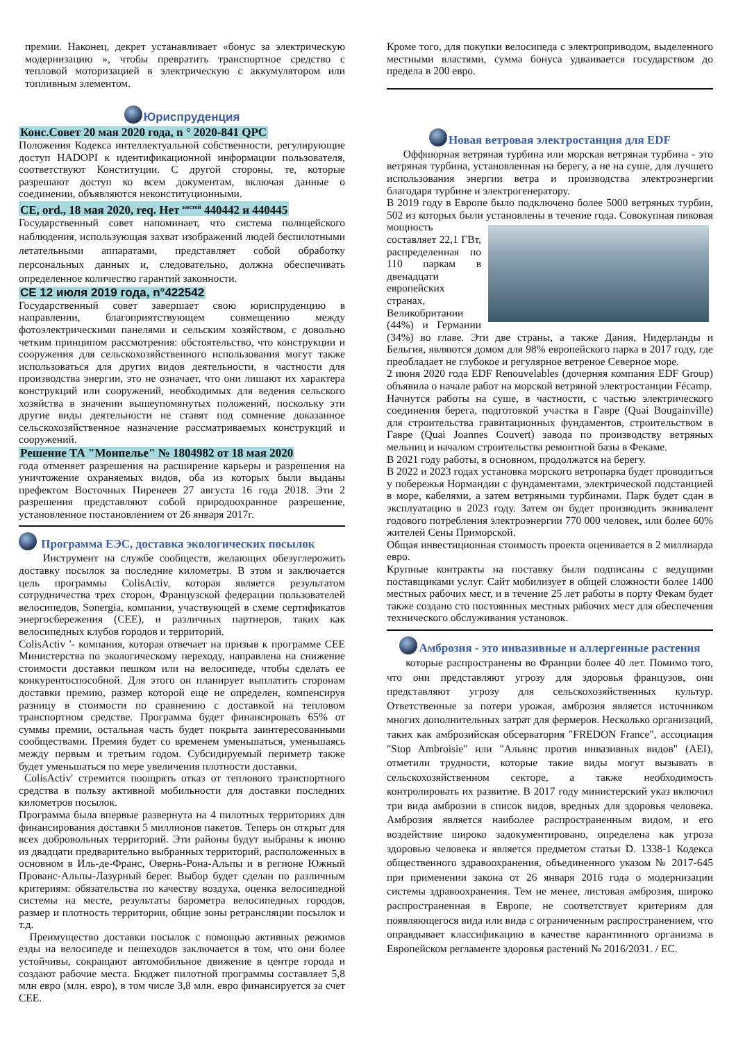премии. Наконец, декрет устанавливает «бонус за электрическую модернизацию », чтобы превратить транспортное средство с тепловой моторизацией в электрическую с аккумулятором или топливным элементом.
Юриспруденция
Конс.Совет 20 мая 2020 года, n ° 2020-841 QPC
Положения Кодекса интеллектуальной собственности, регулирующие доступ HADOPI к идентификационной информации пользователя, соответствуют Конституции. С другой стороны, те, которые разрешают доступ ко всем документам, включая данные о соединении, объявляются неконституционными.
CE, ord., 18 мая 2020, req. Нет <sup>костей</sup> 440442 и 440445
Государственный совет напоминает, что система полицейского наблюдения, использующая захват изображений людей беспилотными летательными аппаратами, представляет собой обработку персональных данных и, следовательно, должна обеспечивать определенное количество гарантий законности.
CE 12 июля 2019 года, n°422542
Государственный совет завершает свою юриспруденцию в направлении, благоприятствующем совмещению между фотоэлектрическими панелями и сельским хозяйством, с довольно четким принципом рассмотрения: обстоятельство, что конструкции и сооружения для сельскохозяйственного использования могут также использоваться для других видов деятельности, в частности для производства энергии, это не означает, что они лишают их характера конструкций или сооружений, необходимых для ведения сельского хозяйства в значении вышеупомянутых положений, поскольку эти другие виды деятельности не ставят под сомнение доказанное сельскохозяйственное назначение рассматриваемых конструкций и сооружений.
Решение ТА "Монпелье" № 1804982 от 18 мая 2020
года отменяет разрешения на расширение карьеры и разрешения на уничтожение охраняемых видов, оба из которых были выданы префектом Восточных Пиренеев 27 августа 16 года 2018. Эти 2 разрешения представляют собой природоохранное разрешение, установленное постановлением от 26 января 2017г.
Программа ЕЭС, доставка экологических посылок
Инструмент на службе сообществ, желающих обезуглерожить доставку посылок за последние километры. В этом и заключается цель программы ColisActiv, которая является результатом сотрудничества трех сторон, Французской федерации пользователей велосипедов, Sonergia, компании, участвующей в схеме сертификатов энергосбережения (CEE), и различных партнеров, таких как велосипедных клубов городов и территорий.
ColisActiv '- компания, которая отвечает на призыв к программе CEE Министерства по экологическому переходу, направлена на снижение стоимости доставки пешком или на велосипеде, чтобы сделать ее конкурентоспособной. Для этого он планирует выплатить сторонам доставки премию, размер которой еще не определен, компенсируя разницу в стоимости по сравнению с доставкой на тепловом транспортном средстве. Программа будет финансировать 65% от суммы премии, остальная часть будет покрыта заинтересованными сообществами. Премия будет со временем уменьшаться, уменьшаясь между первым и третьим годом. Субсидируемый периметр также будет уменьшаться по мере увеличения плотности доставки.
ColisActiv' стремится поощрять отказ от теплового транспортного средства в пользу активной мобильности для доставки последних километров посылок.
Программа была впервые развернута на 4 пилотных территориях для финансирования доставки 5 миллионов пакетов. Теперь он открыт для всех добровольных территорий. Эти районы будут выбраны к июню из двадцати предварительно выбранных территорий, расположенных в основном в Иль-де-Франс, Овернь-Рона-Альпы и в регионе Южный Прованс-Альпы-Лазурный берег. Выбор будет сделан по различным критериям: обязательства по качеству воздуха, оценка велосипедной системы на месте, результаты барометра велосипедных городов, размер и плотность территории, общие зоны ретрансляции посылок и т.д.
Преимущество доставки посылок с помощью активных режимов езды на велосипеде и пешеходов заключается в том, что они более устойчивы, сокращают автомобильное движение в центре города и создают рабочие места. Бюджет пилотной программы составляет 5,8 млн евро (млн. евро), в том числе 3,8 млн. евро финансируется за счет CEE.
Кроме того, для покупки велосипеда с электроприводом, выделенного местными властями, сумма бонуса удваивается государством до предела в 200 евро.
Новая ветровая электростанция для EDF
Оффшорная ветряная турбина или морская ветряная турбина - это ветряная турбина, установленная на берегу, а не на суше, для лучшего использования энергии ветра и производства электроэнергии благодаря турбине и электрогенератору.
В 2019 году в Европе было подключено более 5000 ветряных турбин, 502 из которых были установлены в течение года. Совокупная пиковая мощность составляет 22,1 ГВт, распределенная по 110 паркам в двенадцати европейских странах, Великобритании (44%) и Германии (34%) во главе. Эти две страны, а также Дания, Нидерланды и Бельгия, являются домом для 98% европейского парка в 2017 году, где преобладает не глубокое и регулярное ветреное Северное море.
2 июня 2020 года EDF Renouvelables (дочерняя компания EDF Group) объявила о начале работ на морской ветряной электростанции Fécamp.
Начнутся работы на суше, в частности, с частью электрического соединения берега, подготовкой участка в Гавре (Quai Bougainville) для строительства гравитационных фундаментов, строительством в Гавре (Quai Joannes Couvert) завода по производству ветряных мельниц и началом строительства ремонтной базы в Фекаме.
В 2021 году работы, в основном, продолжатся на берегу.
В 2022 и 2023 годах установка морского ветропарка будет проводиться у побережья Нормандии с фундаментами, электрической подстанцией в море, кабелями, а затем ветряными турбинами. Парк будет сдан в эксплуатацию в 2023 году. Затем он будет производить эквивалент годового потребления электроэнергии 770 000 человек, или более 60% жителей Сены Приморской.
Общая инвестиционная стоимость проекта оценивается в 2 миллиарда евро.
Крупные контракты на поставку были подписаны с ведущими поставщиками услуг. Сайт мобилизует в общей сложности более 1400 местных рабочих мест, и в течение 25 лет работы в порту Фекам будет также создано сто постоянных местных рабочих мест для обеспечения технического обслуживания установок.
Амброзия - это инвазивные и аллергенные растения
которые распространены во Франции более 40 лет. Помимо того, что они представляют угрозу для здоровья французов, они представляют угрозу для сельскохозяйственных культур. Ответственные за потери урожая, амброзия является источником многих дополнительных затрат для фермеров. Несколько организаций, таких как амброзийская обсерватория "FREDON France", ассоциация "Stop Ambroisie" или "Альянс против инвазивных видов" (AEI), отметили трудности, которые такие виды могут вызывать в сельскохозяйственном секторе, а также необходимость контролировать их развитие. В 2017 году министерский указ включил три вида амброзии в список видов, вредных для здоровья человека. Амброзия является наиболее распространенным видом, и его воздействие широко задокументировано, определена как угроза здоровью человека и является предметом статьи D. 1338-1 Кодекса общественного здравоохранения, объединенного указом № 2017-645 при применении закона от 26 января 2016 года о модернизации системы здравоохранения. Тем не менее, листовая амброзия, широко распространенная в Европе, не соответствует критериям для появляющегося вида или вида с ограниченным распространением, что оправдывает классификацию в качестве карантинного организма в Европейском регламенте здоровья растений № 2016/2031. / ЕС.